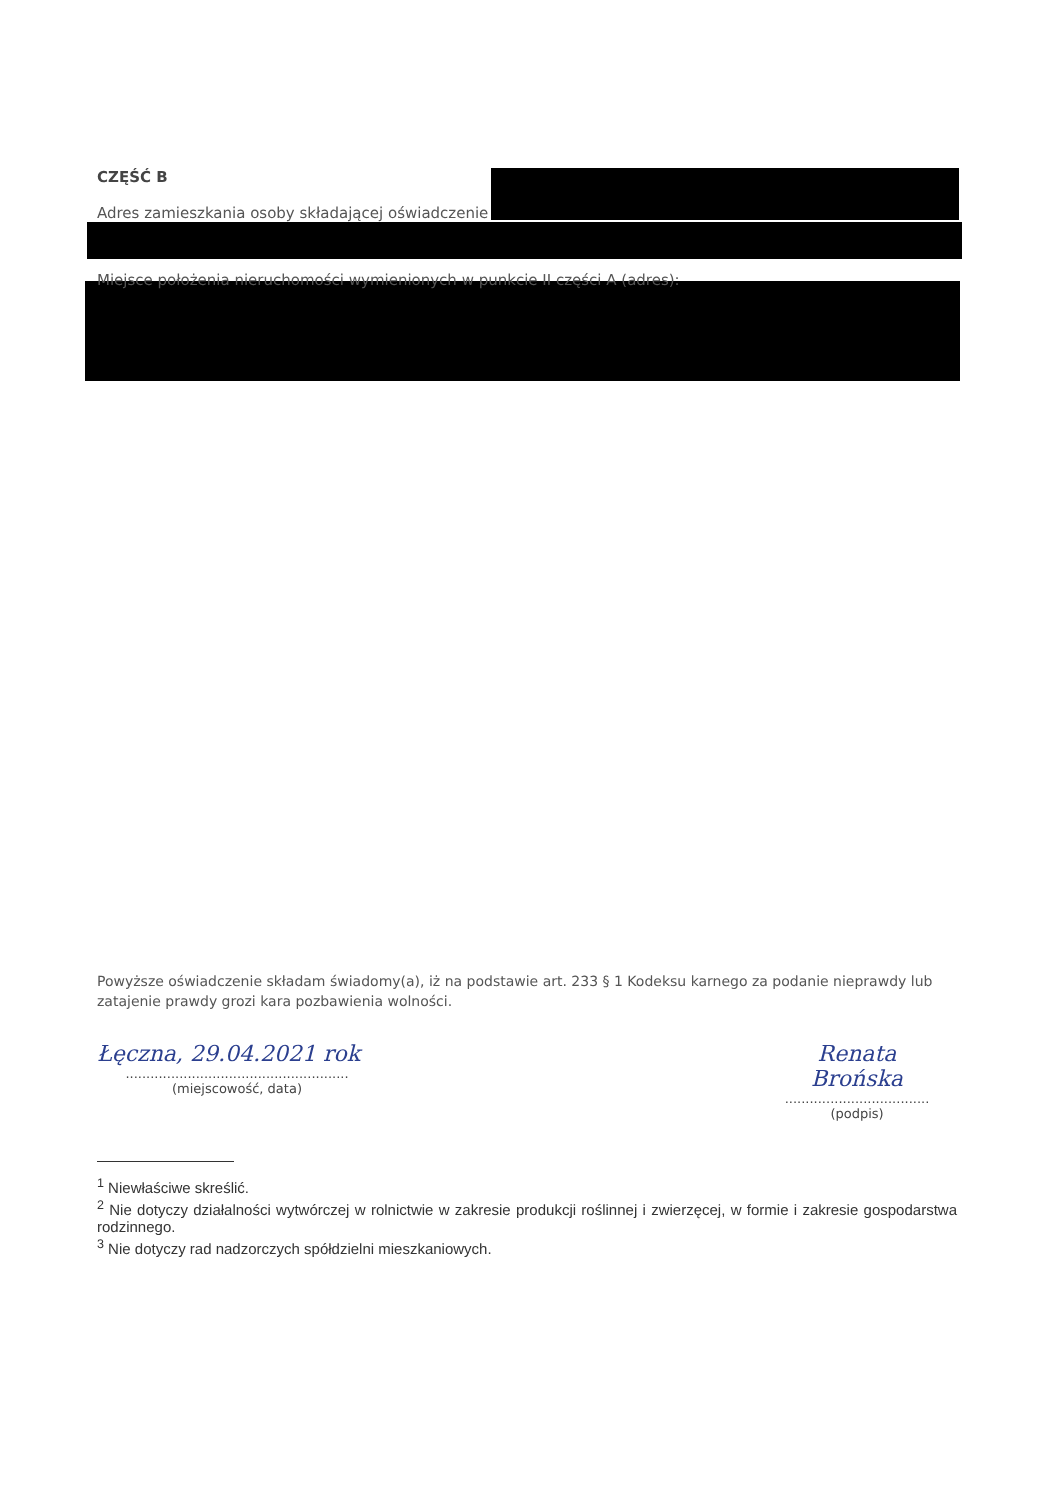CZĘŚĆ B
Adres zamieszkania osoby składającej oświadczenie
Miejsce położenia nieruchomości wymienionych w punkcie II części A (adres):
Powyższe oświadczenie składam świadomy(a), iż na podstawie art. 233 § 1 Kodeksu karnego za podanie nieprawdy lub zatajenie prawdy grozi kara pozbawienia wolności.
Łęczna, 29.04.2021 rok
......................................................
(miejscowość, data)
Renata
Brońska
...................................
(podpis)
<sup>1</sup> Niewłaściwe skreślić.
<sup>2</sup> Nie dotyczy działalności wytwórczej w rolnictwie w zakresie produkcji roślinnej i zwierzęcej, w formie i zakresie gospodarstwa rodzinnego.
<sup>3</sup> Nie dotyczy rad nadzorczych spółdzielni mieszkaniowych.